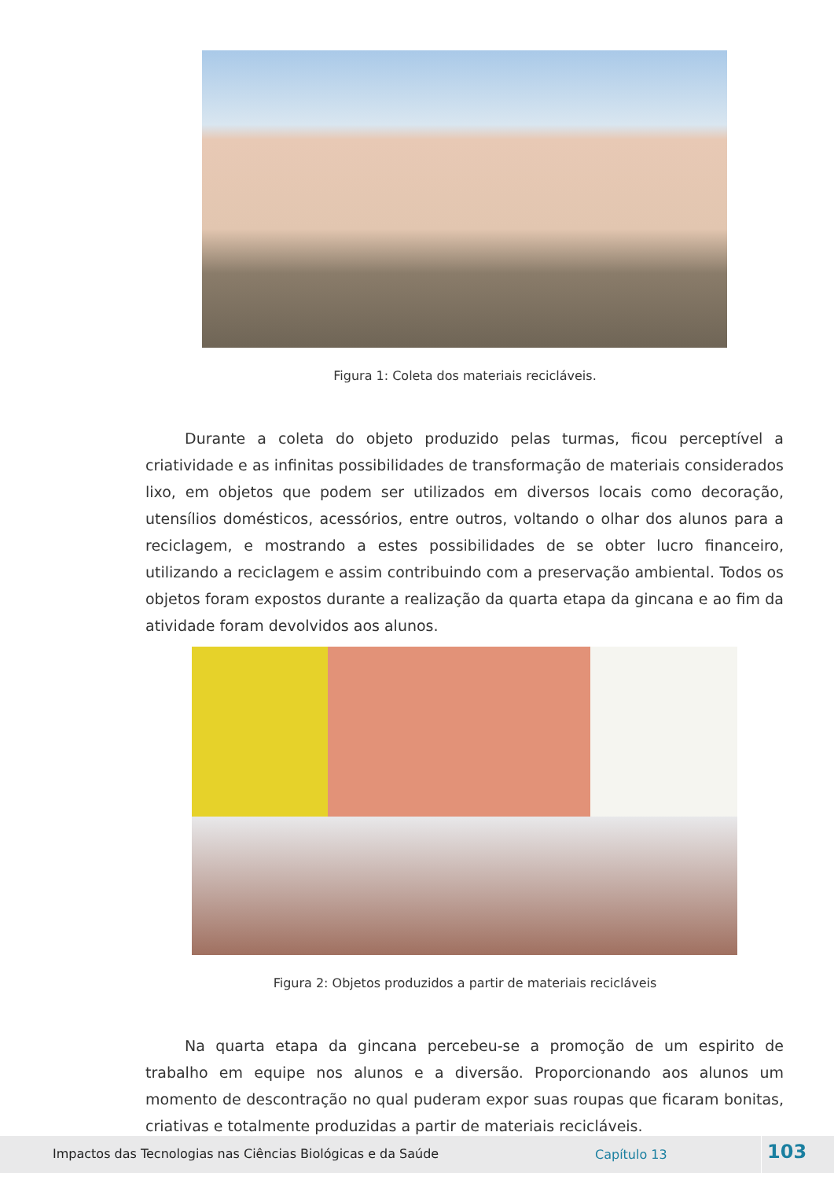Figura 1: Coleta dos materiais recicláveis.
Durante a coleta do objeto produzido pelas turmas, ficou perceptível a criatividade e as infinitas possibilidades de transformação de materiais considerados lixo, em objetos que podem ser utilizados em diversos locais como decoração, utensílios domésticos, acessórios, entre outros, voltando o olhar dos alunos para a reciclagem, e mostrando a estes possibilidades de se obter lucro financeiro, utilizando a reciclagem e assim contribuindo com a preservação ambiental. Todos os objetos foram expostos durante a realização da quarta etapa da gincana e ao fim da atividade foram devolvidos aos alunos.
Figura 2: Objetos produzidos a partir de materiais recicláveis
Na quarta etapa da gincana percebeu-se a promoção de um espirito de trabalho em equipe nos alunos e a diversão. Proporcionando aos alunos um momento de descontração no qual puderam expor suas roupas que ficaram bonitas, criativas e totalmente produzidas a partir de materiais recicláveis.
Impactos das Tecnologias nas Ciências Biológicas e da Saúde Capítulo 13 103